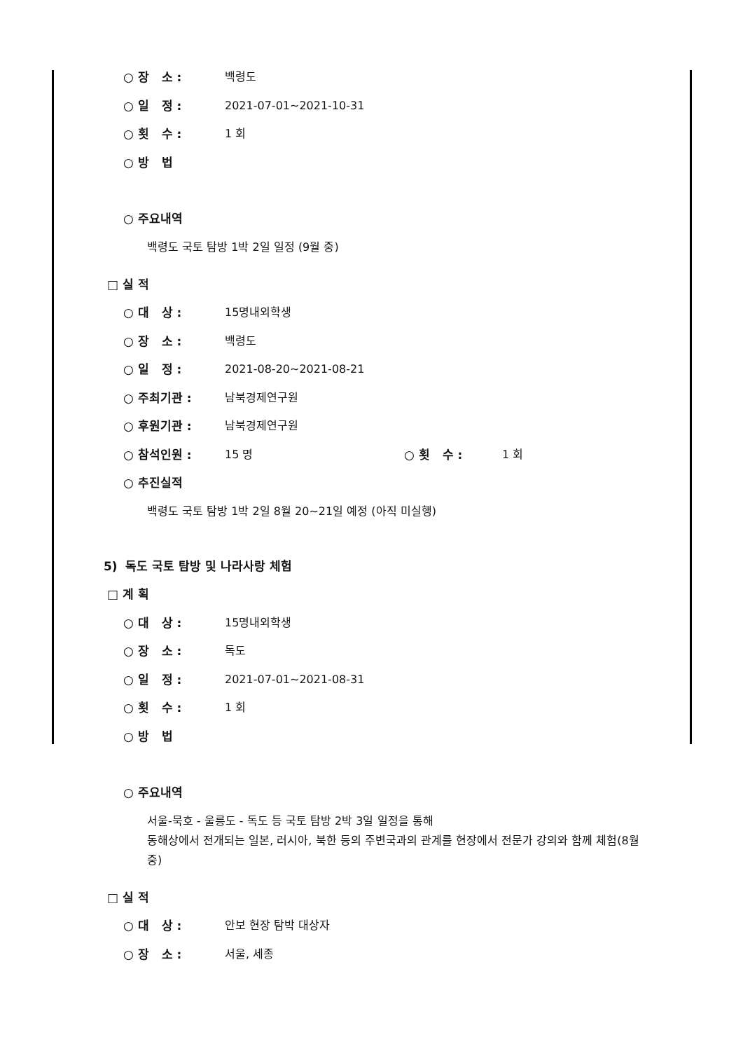○ 장 소 : 백령도
○ 일 정 : 2021-07-01~2021-10-31
○ 횟 수 : 1 회
○ 방 법
○ 주요내역
백령도 국토 탐방 1박 2일 일정 (9월 중)
□ 실 적
○ 대 상 : 15명내외학생
○ 장 소 : 백령도
○ 일 정 : 2021-08-20~2021-08-21
○ 주최기관 : 남북경제연구원
○ 후원기관 : 남북경제연구원
○ 참석인원 : 15 명 ○ 횟 수 : 1 회
○ 추진실적
백령도 국토 탐방 1박 2일 8월 20~21일 예정 (아직 미실행)
5) 독도 국토 탐방 및 나라사랑 체험
□ 계 획
○ 대 상 : 15명내외학생
○ 장 소 : 독도
○ 일 정 : 2021-07-01~2021-08-31
○ 횟 수 : 1 회
○ 방 법
○ 주요내역
서울-묵호 - 울릉도 - 독도 등 국토 탐방 2박 3일 일정을 통해
동해상에서 전개되는 일본, 러시아, 북한 등의 주변국과의 관계를 현장에서 전문가 강의와 함께 체험(8월 중)
□ 실 적
○ 대 상 : 안보 현장 탐박 대상자
○ 장 소 : 서울, 세종